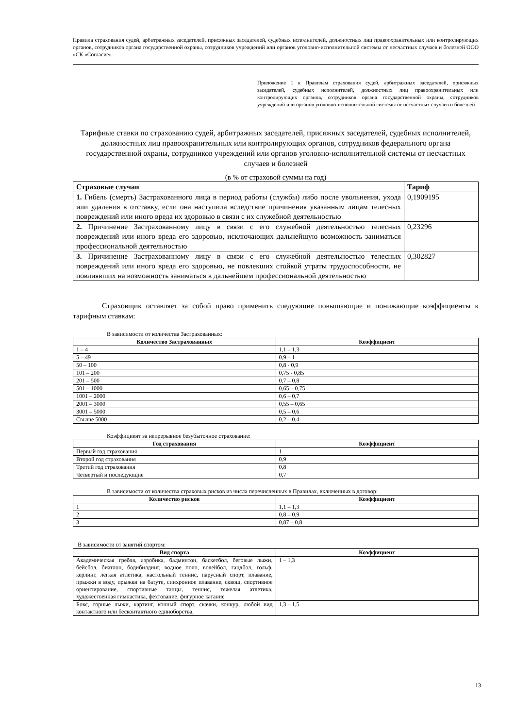Правила страхования судей, арбитражных заседателей, присяжных заседателей, судебных исполнителей, должностных лиц правоохранительных или контролирующих органов, сотрудников органа государственной охраны, сотрудников учреждений или органов уголовно-исполнительной системы от несчастных случаев и болезней ООО «СК «Согласие»
Приложение 1 к Правилам страхования судей, арбитражных заседателей, присяжных заседателей, судебных исполнителей, должностных лиц правоохранительных или контролирующих органов, сотрудников органа государственной охраны, сотрудников учреждений или органов уголовно-исполнительной системы от несчастных случаев и болезней
Тарифные ставки по страхованию судей, арбитражных заседателей, присяжных заседателей, судебных исполнителей, должностных лиц правоохранительных или контролирующих органов, сотрудников федерального органа государственной охраны, сотрудников учреждений или органов уголовно-исполнительной системы от несчастных случаев и болезней
(в % от страховой суммы на год)
| Страховые случаи | Тариф |
| --- | --- |
| 1. Гибель (смерть) Застрахованного лица в период работы (службы) либо после увольнения, ухода или удаления в отставку, если она наступила вследствие причинения указанным лицам телесных повреждений или иного вреда их здоровью в связи с их служебной деятельностью | 0,1909195 |
| 2. Причинение Застрахованному лицу в связи с его служебной деятельностью телесных повреждений или иного вреда его здоровью, исключающих дальнейшую возможность заниматься профессиональной деятельностью | 0,23296 |
| 3. Причинение Застрахованному лицу в связи с его служебной деятельностью телесных повреждений или иного вреда его здоровью, не повлекших стойкой утраты трудоспособности, не повлиявших на возможность заниматься в дальнейшем профессиональной деятельностью | 0,302827 |
Страховщик оставляет за собой право применить следующие повышающие и понижающие коэффициенты к тарифным ставкам:
В зависимости от количества Застрахованных:
| Количество Застрахованных | Коэффициент |
| --- | --- |
| 1 – 4 | 1,1 – 1,3 |
| 5 – 49 | 0,9 – 1 |
| 50 – 100 | 0,8 - 0,9 |
| 101 – 200 | 0,75 - 0,85 |
| 201 – 500 | 0,7 – 0,8 |
| 501 – 1000 | 0,65 – 0,75 |
| 1001 – 2000 | 0,6 – 0,7 |
| 2001 – 3000 | 0,55 – 0,65 |
| 3001 – 5000 | 0,5 – 0,6 |
| Свыше 5000 | 0,2 – 0,4 |
Коэффициент за непрерывное безубыточное страхование:
| Год страхования | Коэффициент |
| --- | --- |
| Первый год страхования | 1 |
| Второй год страхования | 0,9 |
| Третий год страхования | 0,8 |
| Четвертый и последующие | 0,7 |
В зависимости от количества страховых рисков из числа перечисленных в Правилах, включенных в договор:
| Количество рисков | Коэффициент |
| --- | --- |
| 1 | 1,1 – 1,3 |
| 2 | 0,8 – 0,9 |
| 3 | 0,87 – 0,8 |
В зависимости от занятий спортом:
| Вид спорта | Коэффициент |
| --- | --- |
| Академическая гребля, аэробика, бадминтон, баскетбол, беговые лыжи, бейсбол, биатлон, бодибилдинг, водное поло, волейбол, гандбол, гольф, керлинг, легкая атлетика, настольный теннис, парусный спорт, плавание, прыжки в воду, прыжки на батуте, синхронное плавание, сквош, спортивное ориентирование, спортивные танцы, теннис, тяжелая атлетика, художественная гимнастика, фехтование, фигурное катание | 1 – 1,3 |
| Бокс, горные лыжи, картинг, конный спорт, скачки, конкур, любой вид контактного или бесконтактного единоборства, | 1,3 – 1,5 |
13